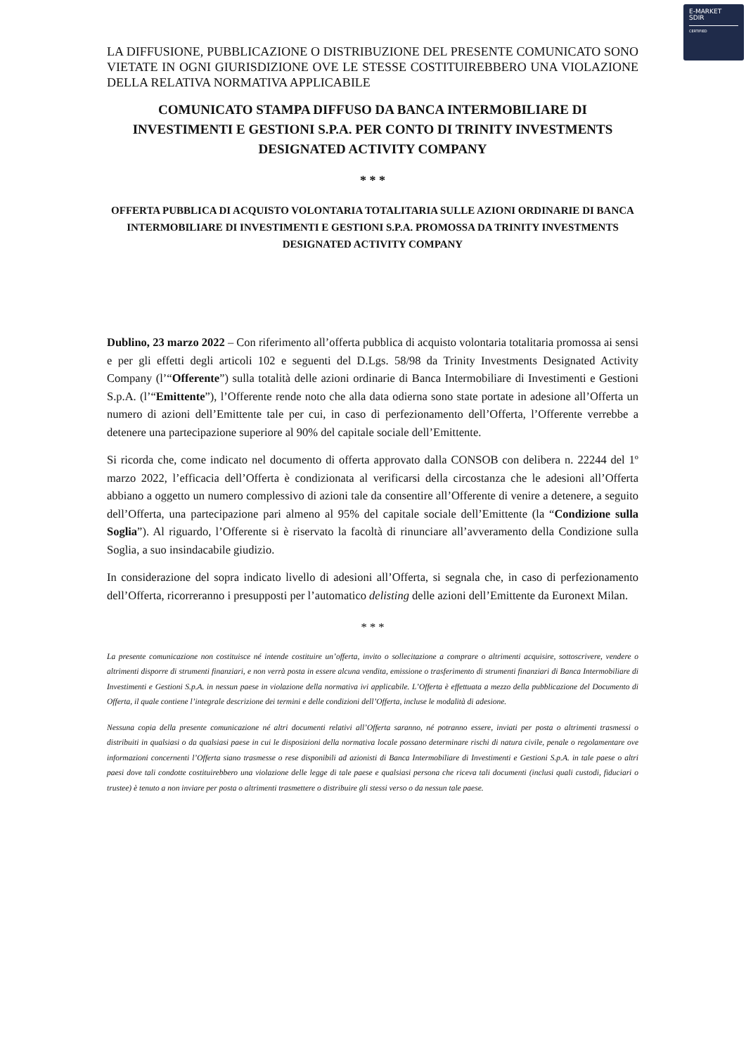E-MARKET
SDIR
CERTIFIED
LA DIFFUSIONE, PUBBLICAZIONE O DISTRIBUZIONE DEL PRESENTE COMUNICATO SONO VIETATE IN OGNI GIURISDIZIONE OVE LE STESSE COSTITUIREBBERO UNA VIOLAZIONE DELLA RELATIVA NORMATIVA APPLICABILE
COMUNICATO STAMPA DIFFUSO DA BANCA INTERMOBILIARE DI INVESTIMENTI E GESTIONI S.P.A. PER CONTO DI TRINITY INVESTMENTS DESIGNATED ACTIVITY COMPANY
* * *
OFFERTA PUBBLICA DI ACQUISTO VOLONTARIA TOTALITARIA SULLE AZIONI ORDINARIE DI BANCA INTERMOBILIARE DI INVESTIMENTI E GESTIONI S.P.A. PROMOSSA DA TRINITY INVESTMENTS DESIGNATED ACTIVITY COMPANY
Dublino, 23 marzo 2022 – Con riferimento all’offerta pubblica di acquisto volontaria totalitaria promossa ai sensi e per gli effetti degli articoli 102 e seguenti del D.Lgs. 58/98 da Trinity Investments Designated Activity Company (l’“Offerente”) sulla totalità delle azioni ordinarie di Banca Intermobiliare di Investimenti e Gestioni S.p.A. (l’“Emittente”), l’Offerente rende noto che alla data odierna sono state portate in adesione all’Offerta un numero di azioni dell’Emittente tale per cui, in caso di perfezionamento dell’Offerta, l’Offerente verrebbe a detenere una partecipazione superiore al 90% del capitale sociale dell’Emittente.
Si ricorda che, come indicato nel documento di offerta approvato dalla CONSOB con delibera n. 22244 del 1º marzo 2022, l’efficacia dell’Offerta è condizionata al verificarsi della circostanza che le adesioni all’Offerta abbiano a oggetto un numero complessivo di azioni tale da consentire all’Offerente di venire a detenere, a seguito dell’Offerta, una partecipazione pari almeno al 95% del capitale sociale dell’Emittente (la “Condizione sulla Soglia”). Al riguardo, l’Offerente si è riservato la facoltà di rinunciare all’avveramento della Condizione sulla Soglia, a suo insindacabile giudizio.
In considerazione del sopra indicato livello di adesioni all’Offerta, si segnala che, in caso di perfezionamento dell’Offerta, ricorreranno i presupposti per l’automatico delisting delle azioni dell’Emittente da Euronext Milan.
* * *
La presente comunicazione non costituisce né intende costituire un’offerta, invito o sollecitazione a comprare o altrimenti acquisire, sottoscrivere, vendere o altrimenti disporre di strumenti finanziari, e non verrà posta in essere alcuna vendita, emissione o trasferimento di strumenti finanziari di Banca Intermobiliare di Investimenti e Gestioni S.p.A. in nessun paese in violazione della normativa ivi applicabile. L’Offerta è effettuata a mezzo della pubblicazione del Documento di Offerta, il quale contiene l’integrale descrizione dei termini e delle condizioni dell’Offerta, incluse le modalità di adesione.
Nessuna copia della presente comunicazione né altri documenti relativi all’Offerta saranno, né potranno essere, inviati per posta o altrimenti trasmessi o distribuiti in qualsiasi o da qualsiasi paese in cui le disposizioni della normativa locale possano determinare rischi di natura civile, penale o regolamentare ove informazioni concernenti l’Offerta siano trasmesse o rese disponibili ad azionisti di Banca Intermobiliare di Investimenti e Gestioni S.p.A. in tale paese o altri paesi dove tali condotte costituirebbero una violazione delle legge di tale paese e qualsiasi persona che riceva tali documenti (inclusi quali custodi, fiduciari o trustee) è tenuto a non inviare per posta o altrimenti trasmettere o distribuire gli stessi verso o da nessun tale paese.